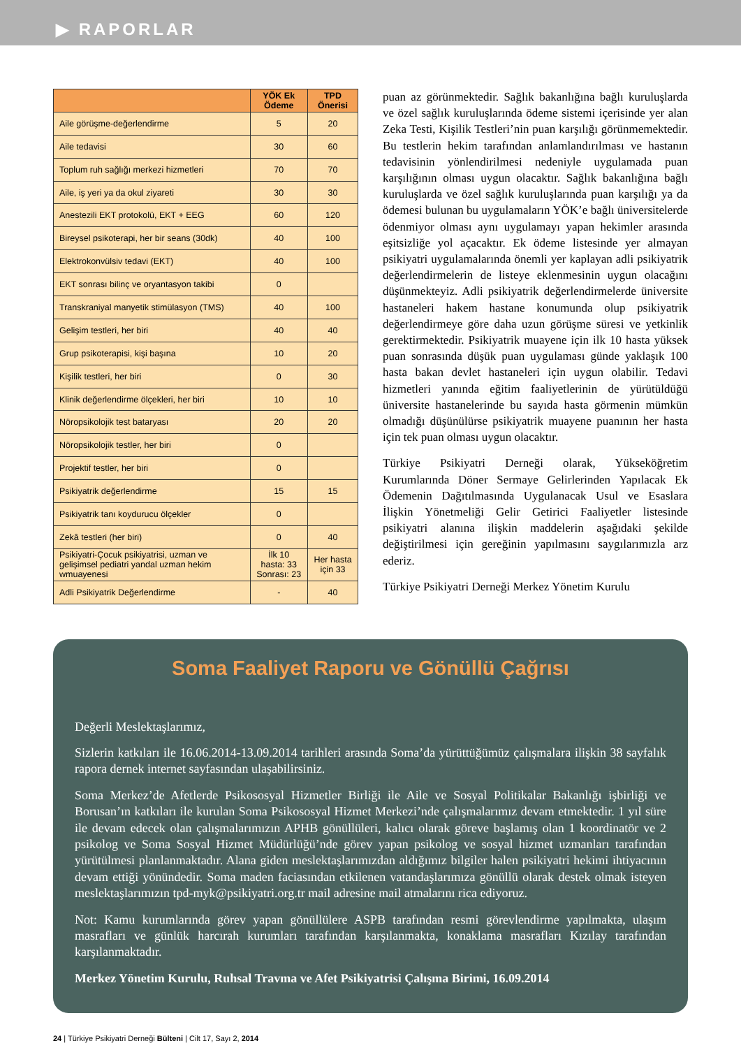▶ RAPORLAR
| | YÖK Ek Ödeme | TPD Önerisi |
| --- | --- | --- |
| Aile görüşme-değerlendirme | 5 | 20 |
| Aile tedavisi | 30 | 60 |
| Toplum ruh sağlığı merkezi hizmetleri | 70 | 70 |
| Aile, iş yeri ya da okul ziyareti | 30 | 30 |
| Anestezili EKT protokolü, EKT + EEG | 60 | 120 |
| Bireysel psikoterapi, her bir seans (30dk) | 40 | 100 |
| Elektrokonvülsiv tedavi (EKT) | 40 | 100 |
| EKT sonrası bilinç ve oryantasyon takibi | 0 | |
| Transkraniyal manyetik stimülasyon (TMS) | 40 | 100 |
| Gelişim testleri, her biri | 40 | 40 |
| Grup psikoterapisi, kişi başına | 10 | 20 |
| Kişilik testleri, her biri | 0 | 30 |
| Klinik değerlendirme ölçekleri, her biri | 10 | 10 |
| Nöropsikolojik test bataryası | 20 | 20 |
| Nöropsikolojik testler, her biri | 0 | |
| Projektif testler, her biri | 0 | |
| Psikiyatrik değerlendirme | 15 | 15 |
| Psikiyatrik tanı koydurucu ölçekler | 0 | |
| Zekâ testleri (her biri) | 0 | 40 |
| Psikiyatri-Çocuk psikiyatrisi, uzman ve gelişimsel pediatri yandal uzman hekim wmuayenesi | İlk 10 hasta: 33 Sonrası: 23 | Her hasta için 33 |
| Adli Psikiyatrik Değerlendirme | - | 40 |
puan az görünmektedir. Sağlık bakanlığına bağlı kuruluşlarda ve özel sağlık kuruluşlarında ödeme sistemi içerisinde yer alan Zeka Testi, Kişilik Testleri’nin puan karşılığı görünmemektedir. Bu testlerin hekim tarafından anlamlandırılması ve hastanın tedavisinin yönlendirilmesi nedeniyle uygulamada puan karşılığının olması uygun olacaktır. Sağlık bakanlığına bağlı kuruluşlarda ve özel sağlık kuruluşlarında puan karşılığı ya da ödemesi bulunan bu uygulamaların YÖK’e bağlı üniversitelerde ödenmiyor olması aynı uygulamayı yapan hekimler arasında eşitsizliğe yol açacaktır. Ek ödeme listesinde yer almayan psikiyatri uygulamalarında önemli yer kaplayan adli psikiyatrik değerlendirmelerin de listeye eklenmesinin uygun olacağını düşünmekteyiz. Adli psikiyatrik değerlendirmelerde üniversite hastaneleri hakem hastane konumunda olup psikiyatrik değerlendirmeye göre daha uzun görüşme süresi ve yetkinlik gerektirmektedir. Psikiyatrik muayene için ilk 10 hasta yüksek puan sonrasında düşük puan uygulaması günde yaklaşık 100 hasta bakan devlet hastaneleri için uygun olabilir. Tedavi hizmetleri yanında eğitim faaliyetlerinin de yürütüldüğü üniversite hastanelerinde bu sayıda hasta görmenin mümkün olmadığı düşünülürse psikiyatrik muayene puanının her hasta için tek puan olması uygun olacaktır.
Türkiye Psikiyatri Derneği olarak, Yükseköğretim Kurumlarında Döner Sermaye Gelirlerinden Yapılacak Ek Ödemenin Dağıtılmasında Uygulanacak Usul ve Esaslara İlişkin Yönetmeliği Gelir Getirici Faaliyetler listesinde psikiyatri alanına ilişkin maddelerin aşağıdaki şekilde değiştirilmesi için gereğinin yapılmasını saygılarımızla arz ederiz.
Türkiye Psikiyatri Derneği Merkez Yönetim Kurulu
Soma Faaliyet Raporu ve Gönüllü Çağrısı
Değerli Meslektaşlarımız,
Sizlerin katkıları ile 16.06.2014-13.09.2014 tarihleri arasında Soma’da yürüttüğümüz çalışmalara ilişkin 38 sayfalık rapora dernek internet sayfasından ulaşabilirsiniz.
Soma Merkez’de Afetlerde Psikososyal Hizmetler Birliği ile Aile ve Sosyal Politikalar Bakanlığı işbirliği ve Borusan’ın katkıları ile kurulan Soma Psikososyal Hizmet Merkezi’nde çalışmalarımız devam etmektedir. 1 yıl süre ile devam edecek olan çalışmalarımızın APHB gönüllüleri, kalıcı olarak göreve başlamış olan 1 koordinatör ve 2 psikolog ve Soma Sosyal Hizmet Müdürlüğü’nde görev yapan psikolog ve sosyal hizmet uzmanları tarafından yürütülmesi planlanmaktadır. Alana giden meslektaşlarımızdan aldığımız bilgiler halen psikiyatri hekimi ihtiyacının devam ettiği yönündedir. Soma maden faciasından etkilenen vatandaşlarımıza gönüllü olarak destek olmak isteyen meslektaşlarımızın tpd-myk@psikiyatri.org.tr mail adresine mail atmalarını rica ediyoruz.
Not: Kamu kurumlarında görev yapan gönüllülere ASPB tarafından resmi görevlendirme yapılmakta, ulaşım masrafları ve günlük harcırah kurumları tarafından karşılanmakta, konaklama masrafları Kızılay tarafından karşılanmaktadır.
Merkez Yönetim Kurulu, Ruhsal Travma ve Afet Psikiyatrisi Çalışma Birimi, 16.09.2014
24 | Türkiye Psikiyatri Derneği Bülteni | Cilt 17, Sayı 2, 2014